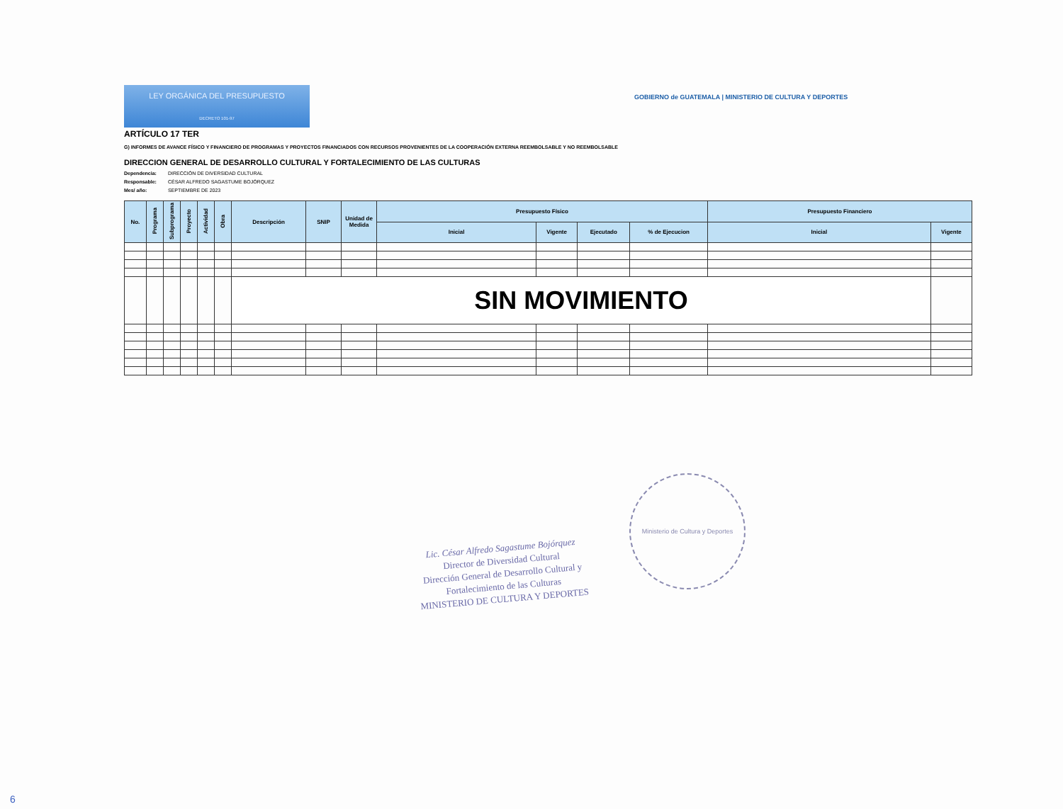LEY ORGÁNICA DEL PRESUPUESTO
DECRETO 101-97
GOBIERNO de GUATEMALA | MINISTERIO DE CULTURA Y DEPORTES
ARTÍCULO 17 TER
G) INFORMES DE AVANCE FÍSICO Y FINANCIERO DE PROGRAMAS Y PROYECTOS FINANCIADOS CON RECURSOS PROVENIENTES DE LA COOPERACIÓN EXTERNA REEMBOLSABLE Y NO REEMBOLSABLE
DIRECCION GENERAL DE DESARROLLO CULTURAL Y FORTALECIMIENTO DE LAS CULTURAS
Dependencia: DIRECCIÓN DE DIVERSIDAD CULTURAL
Responsable: CÉSAR ALFREDO SAGASTUME BOJÓRQUEZ
Mes/ año: SEPTIEMBRE DE 2023
| No. | Programa | Subprograma | Proyecto | Actividad | Obra | Descripción | SNIP | Unidad de Medida | Presupuesto Físico | | | | Presupuesto Financiero | |
| --- | --- | --- | --- | --- | --- | --- | --- | --- | --- | --- | --- | --- | --- | --- |
| | | | | | | | | | Inicial | Vigente | Ejecutado | % de Ejecucion | Inicial | Vigente |
| | | | | | | SIN MOVIMIENTO | | | | | | | | |
Lic. César Alfredo Sagastume Bojórquez
Director de Diversidad Cultural
Dirección General de Desarrollo Cultural y
Fortalecimiento de las Culturas
MINISTERIO DE CULTURA Y DEPORTES
Ministerio de Cultura y Deportes
6